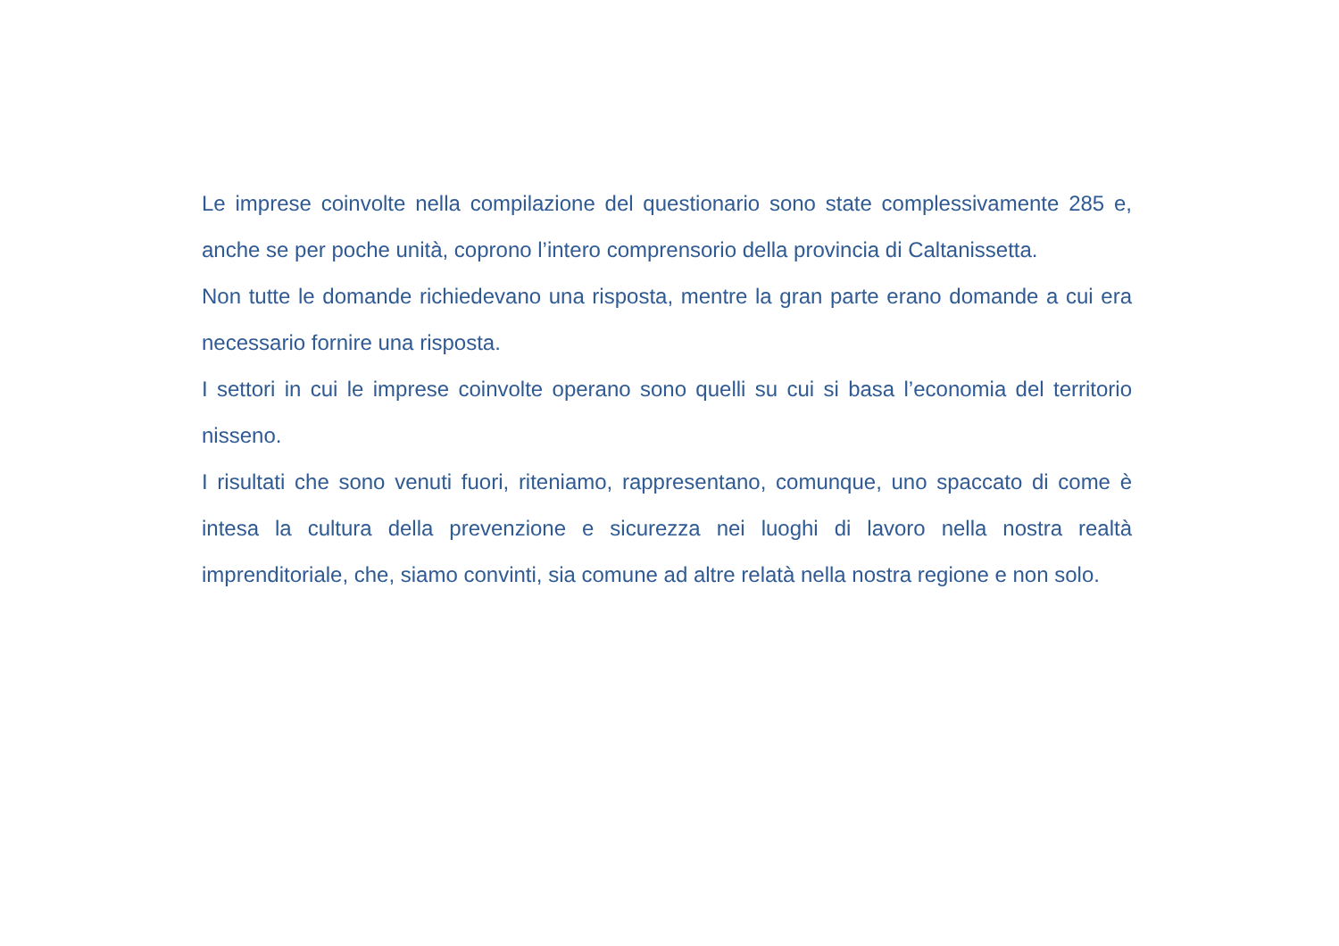Le imprese coinvolte nella compilazione del questionario sono state complessivamente 285 e, anche se per poche unità, coprono l’intero comprensorio della provincia di Caltanissetta.
Non tutte le domande richiedevano una risposta, mentre la gran parte erano domande a cui era necessario fornire una risposta.
I settori in cui le imprese coinvolte operano sono quelli su cui si basa l’economia del territorio nisseno.
I risultati che sono venuti fuori, riteniamo, rappresentano, comunque, uno spaccato di come è intesa la cultura della prevenzione e sicurezza nei luoghi di lavoro nella nostra realtà imprenditoriale, che, siamo convinti, sia comune ad altre relatà nella nostra regione e non solo.